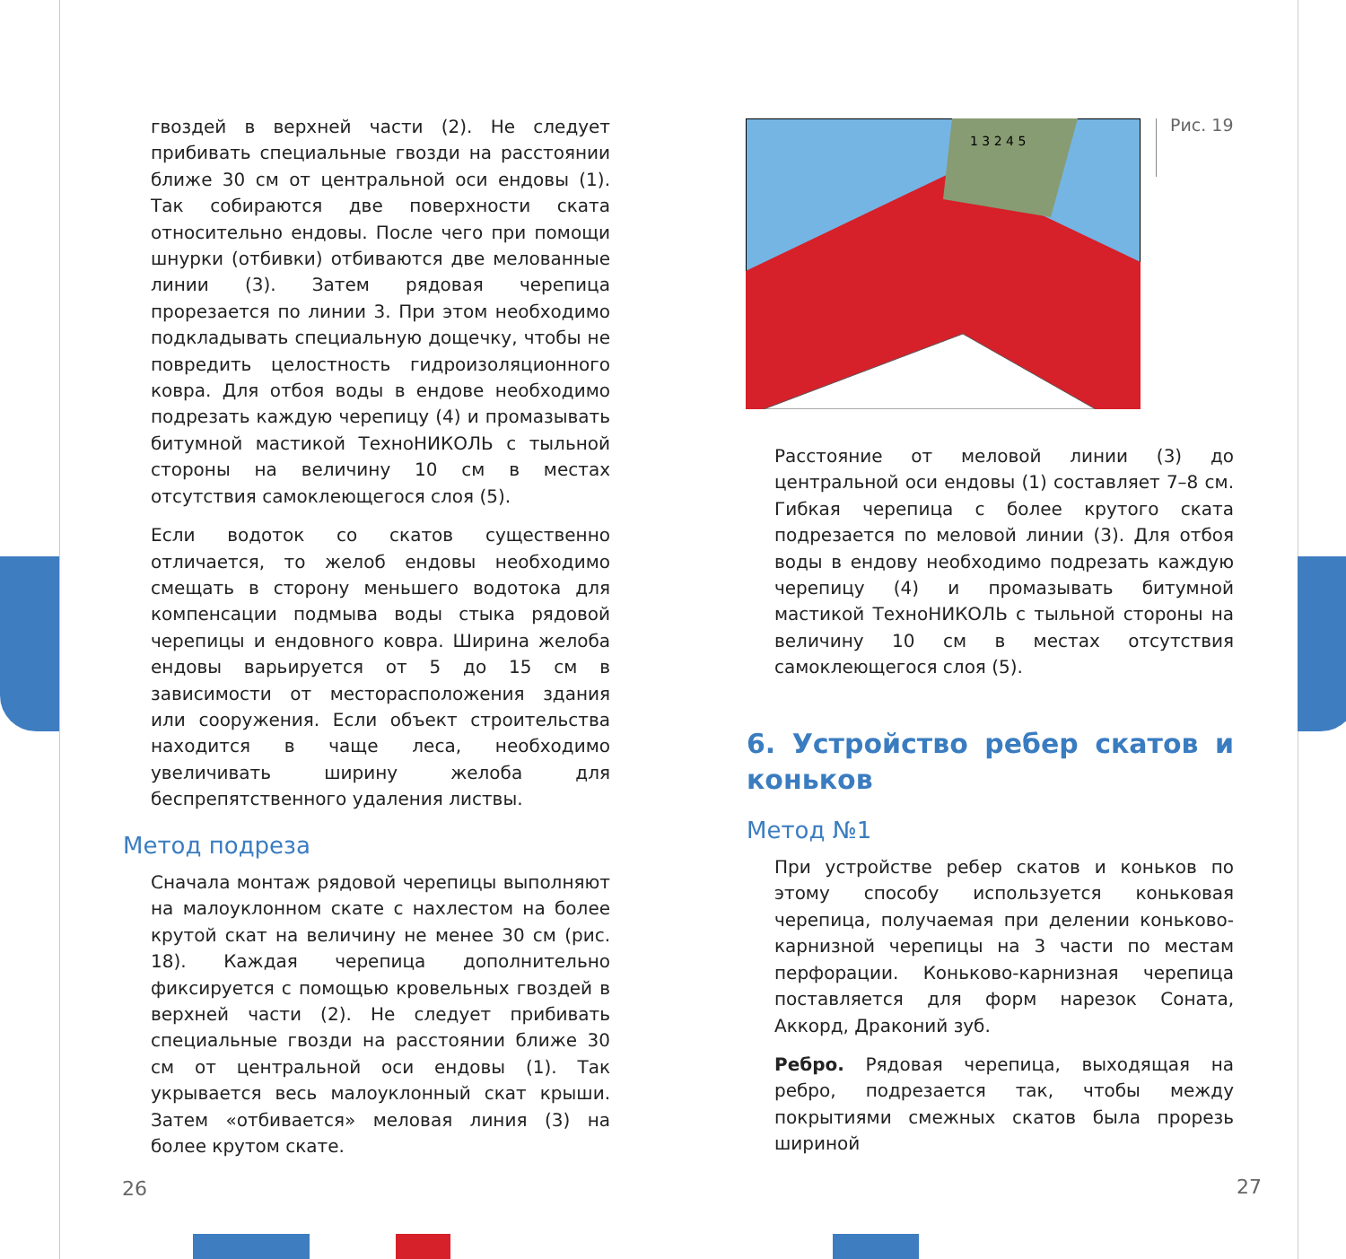гвоздей в верхней части (2). Не следует прибивать специальные гвозди на расстоянии ближе 30 см от центральной оси ендовы (1). Так собираются две поверхности ската относительно ендовы. После чего при помощи шнурки (отбивки) отбиваются две мелованные линии (3). Затем рядовая черепица прорезается по линии 3. При этом необходимо подкладывать специальную дощечку, чтобы не повредить целостность гидроизоляционного ковра. Для отбоя воды в ендове необходимо подрезать каждую черепицу (4) и промазывать битумной мастикой ТехноНИКОЛЬ с тыльной стороны на величину 10 см в местах отсутствия самоклеющегося слоя (5).
Если водоток со скатов существенно отличается, то желоб ендовы необходимо смещать в сторону меньшего водотока для компенсации подмыва воды стыка рядовой черепицы и ендовного ковра. Ширина желоба ендовы варьируется от 5 до 15 см в зависимости от месторасположения здания или сооружения. Если объект строительства находится в чаще леса, необходимо увеличивать ширину желоба для беспрепятственного удаления листвы.
Метод подреза
Сначала монтаж рядовой черепицы выполняют на малоуклонном скате с нахлестом на более крутой скат на величину не менее 30 см (рис. 18). Каждая черепица дополнительно фиксируется с помощью кровельных гвоздей в верхней части (2). Не следует прибивать специальные гвозди на расстоянии ближе 30 см от центральной оси ендовы (1). Так укрывается весь малоуклонный скат крыши. Затем «отбивается» меловая линия (3) на более крутом скате.
26
1 3 2 4 5
Рис. 19
Расстояние от меловой линии (3) до центральной оси ендовы (1) составляет 7–8 см. Гибкая черепица с более крутого ската подрезается по меловой линии (3). Для отбоя воды в ендову необходимо подрезать каждую черепицу (4) и промазывать битумной мастикой ТехноНИКОЛЬ с тыльной стороны на величину 10 см в местах отсутствия самоклеющегося слоя (5).
6. Устройство ребер скатов и коньков
Метод №1
При устройстве ребер скатов и коньков по этому способу используется коньковая черепица, получаемая при делении коньково-карнизной черепицы на 3 части по местам перфорации. Коньково-карнизная черепица поставляется для форм нарезок Соната, Аккорд, Драконий зуб.
Ребро. Рядовая черепица, выходящая на ребро, подрезается так, чтобы между покрытиями смежных скатов была прорезь шириной
27